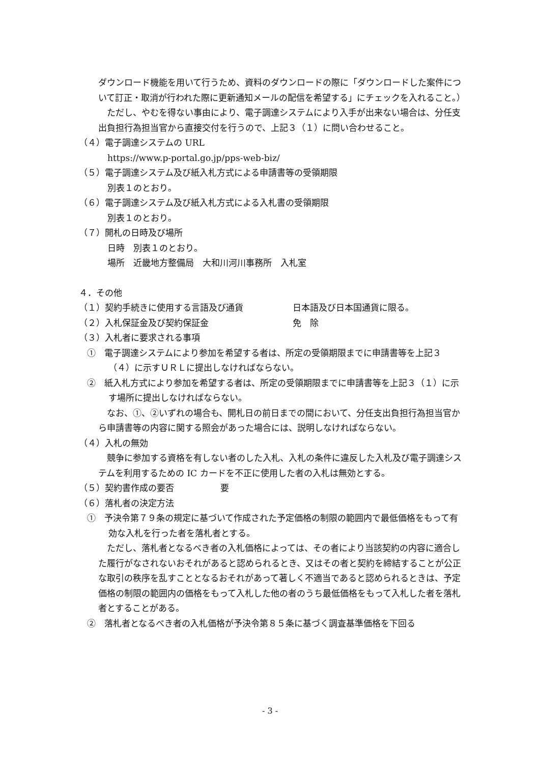ダウンロード機能を用いて行うため、資料のダウンロードの際に「ダウンロードした案件について訂正・取消が行われた際に更新通知メールの配信を希望する」にチェックを入れること。）
　ただし、やむを得ない事由により、電子調達システムにより入手が出来ない場合は、分任支出負担行為担当官から直接交付を行うので、上記３（１）に問い合わせること。
（４）電子調達システムの URL
https://www.p-portal.go.jp/pps-web-biz/
（５）電子調達システム及び紙入札方式による申請書等の受領期限
別表１のとおり。
（６）電子調達システム及び紙入札方式による入札書の受領期限
別表１のとおり。
（７）開札の日時及び場所
日時　別表１のとおり。
場所　近畿地方整備局　大和川河川事務所　入札室
４．その他
（１）契約手続きに使用する言語及び通貨 日本語及び日本国通貨に限る。
（２）入札保証金及び契約保証金 免　除
（３）入札者に要求される事項
①　電子調達システムにより参加を希望する者は、所定の受領期限までに申請書等を上記３（４）に示すＵＲＬに提出しなければならない。
②　紙入札方式により参加を希望する者は、所定の受領期限までに申請書等を上記３（１）に示す場所に提出しなければならない。
　なお、①、②いずれの場合も、開札日の前日までの間において、分任支出負担行為担当官から申請書等の内容に関する照会があった場合には、説明しなければならない。
（４）入札の無効
　競争に参加する資格を有しない者のした入札、入札の条件に違反した入札及び電子調達システムを利用するための IC カードを不正に使用した者の入札は無効とする。
（５）契約書作成の要否 要
（６）落札者の決定方法
①　予決令第７９条の規定に基づいて作成された予定価格の制限の範囲内で最低価格をもって有効な入札を行った者を落札者とする。
　ただし、落札者となるべき者の入札価格によっては、その者により当該契約の内容に適合した履行がなされないおそれがあると認められるとき、又はその者と契約を締結することが公正な取引の秩序を乱すこととなるおそれがあって著しく不適当であると認められるときは、予定価格の制限の範囲内の価格をもって入札した他の者のうち最低価格をもって入札した者を落札者とすることがある。
②　落札者となるべき者の入札価格が予決令第８５条に基づく調査基準価格を下回る
- 3 -